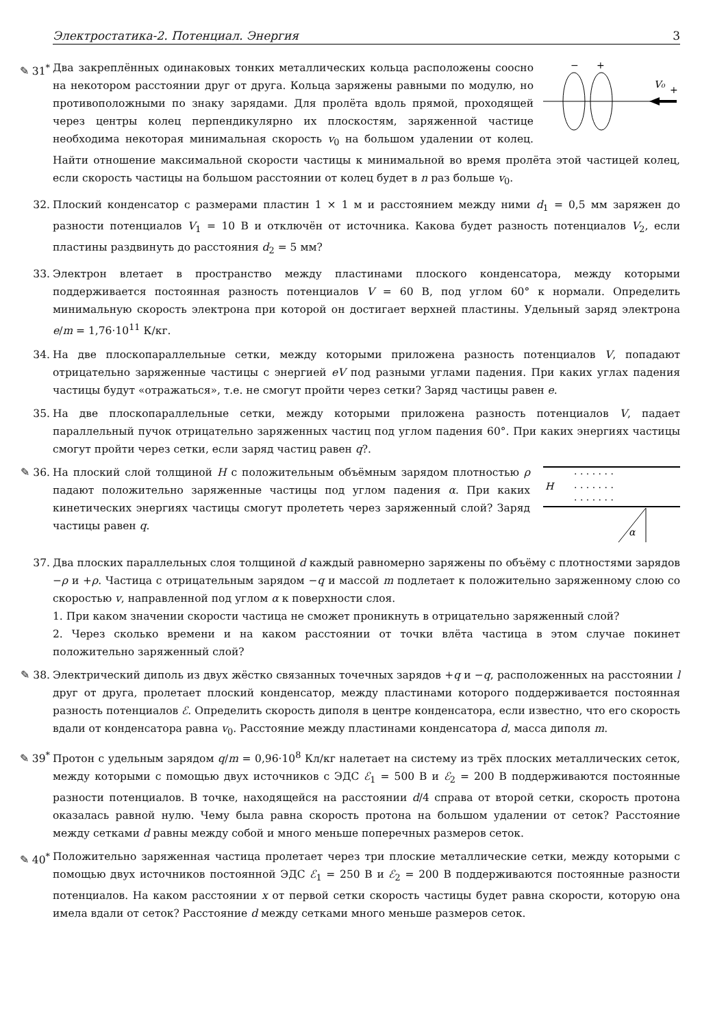Электростатика-2. Потенциал. Энергия 3
✎ 31<sup>*</sup>
−
+
V₀
+
Два закреплённых одинаковых тонких металлических кольца расположены соосно на некотором расстоянии друг от друга. Кольца заряжены равными по модулю, но противоположными по знаку зарядами. Для пролёта вдоль прямой, проходящей через центры колец перпендикулярно их плоскостям, заряженной частице необходима некоторая минимальная скорость v<sub>0</sub> на большом удалении от колец. Найти отношение максимальной скорости частицы к минимальной во время пролёта этой частицей колец, если скорость частицы на большом расстоянии от колец будет в n раз больше v<sub>0</sub>.
32.
Плоский конденсатор с размерами пластин 1 × 1 м и расстоянием между ними d<sub>1</sub> = 0,5 мм заряжен до разности потенциалов V<sub>1</sub> = 10 В и отключён от источника. Какова будет разность потенциалов V<sub>2</sub>, если пластины раздвинуть до расстояния d<sub>2</sub> = 5 мм?
33.
Электрон влетает в пространство между пластинами плоского конденсатора, между которыми поддерживается постоянная разность потенциалов V = 60 В, под углом 60° к нормали. Определить минимальную скорость электрона при которой он достигает верхней пластины. Удельный заряд электрона e/m = 1,76·10<sup>11</sup> К/кг.
34.
На две плоскопараллельные сетки, между которыми приложена разность потенциалов V, попадают отрицательно заряженные частицы с энергией eV под разными углами падения. При каких углах падения частицы будут «отражаться», т.е. не смогут пройти через сетки? Заряд частицы равен e.
35.
На две плоскопараллельные сетки, между которыми приложена разность потенциалов V, падает параллельный пучок отрицательно заряженных частиц под углом падения 60°. При каких энергиях частицы смогут пройти через сетки, если заряд частиц равен q?.
✎ 36.
H
· · · · · · ·
· · · · · · ·
· · · · · · ·
α
На плоский слой толщиной H с положительным объёмным зарядом плотностью ρ падают положительно заряженные частицы под углом падения α. При каких кинетических энергиях частицы смогут пролететь через заряженный слой? Заряд частицы равен q.
37.
Два плоских параллельных слоя толщиной d каждый равномерно заряжены по объёму с плотностями зарядов −ρ и +ρ. Частица с отрицательным зарядом −q и массой m подлетает к положительно заряженному слою со скоростью v, направленной под углом α к поверхности слоя.
1. При каком значении скорости частица не сможет проникнуть в отрицательно заряженный слой?
2. Через сколько времени и на каком расстоянии от точки влёта частица в этом случае покинет положительно заряженный слой?
✎ 38.
Электрический диполь из двух жёстко связанных точечных зарядов +q и −q, расположенных на расстоянии l друг от друга, пролетает плоский конденсатор, между пластинами которого поддерживается постоянная разность потенциалов ℰ. Определить скорость диполя в центре конденсатора, если известно, что его скорость вдали от конденсатора равна v<sub>0</sub>. Расстояние между пластинами конденсатора d, масса диполя m.
✎ 39<sup>*</sup>
Протон с удельным зарядом q/m = 0,96·10<sup>8</sup> Кл/кг налетает на систему из трёх плоских металлических сеток, между которыми с помощью двух источников с ЭДС ℰ<sub>1</sub> = 500 В и ℰ<sub>2</sub> = 200 В поддерживаются постоянные разности потенциалов. В точке, находящейся на расстоянии d/4 справа от второй сетки, скорость протона оказалась равной нулю. Чему была равна скорость протона на большом удалении от сеток? Расстояние между сетками d равны между собой и много меньше поперечных размеров сеток.
✎ 40<sup>*</sup>
Положительно заряженная частица пролетает через три плоские металлические сетки, между которыми с помощью двух источников постоянной ЭДС ℰ<sub>1</sub> = 250 В и ℰ<sub>2</sub> = 200 В поддерживаются постоянные разности потенциалов. На каком расстоянии x от первой сетки скорость частицы будет равна скорости, которую она имела вдали от сеток? Расстояние d между сетками много меньше размеров сеток.